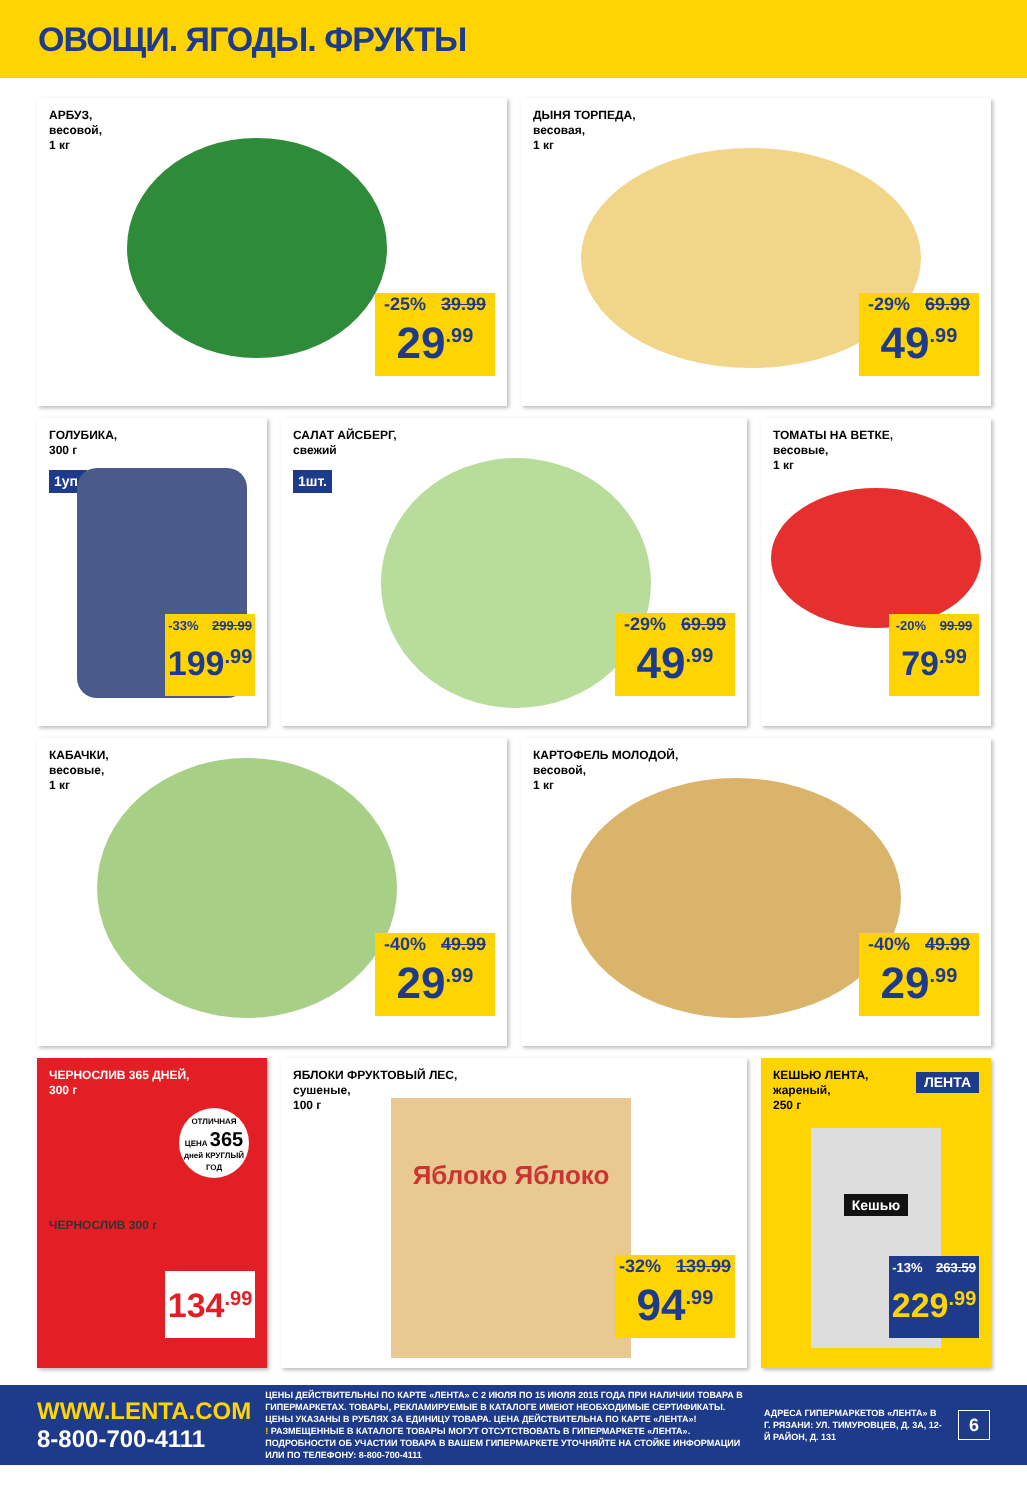ОВОЩИ. ЯГОДЫ. ФРУКТЫ
АРБУЗ,
весовой,
1 кг
-25% 39.99
29<sup>.99</sup>
ДЫНЯ ТОРПЕДА,
весовая,
1 кг
-29% 69.99
49<sup>.99</sup>
ГОЛУБИКА,
300 г
1уп.
-33% 299.99
199<sup>.99</sup>
САЛАТ АЙСБЕРГ,
свежий
1шт.
-29% 69.99
49<sup>.99</sup>
ТОМАТЫ НА ВЕТКЕ,
весовые,
1 кг
-20% 99.99
79<sup>.99</sup>
КАБАЧКИ,
весовые,
1 кг
-40% 49.99
29<sup>.99</sup>
КАРТОФЕЛЬ МОЛОДОЙ,
весовой,
1 кг
-40% 49.99
29<sup>.99</sup>
ЧЕРНОСЛИВ 365 ДНЕЙ,
300 г
ОТЛИЧНАЯ ЦЕНА 365
дней КРУГЛЫЙ ГОД
ЧЕРНОСЛИВ 300 г
134<sup>.99</sup>
ЯБЛОКИ ФРУКТОВЫЙ ЛЕС,
сушеные,
100 г
Яблоко Яблоко
-32% 139.99
94<sup>.99</sup>
КЕШЬЮ ЛЕНТА,
жареный,
250 г
ЛЕНТА
Кешью
-13% 263.59
229<sup>.99</sup>
WWW.LENTA.COM
8-800-700-4111
ЦЕНЫ ДЕЙСТВИТЕЛЬНЫ ПО КАРТЕ «ЛЕНТА» С 2 ИЮЛЯ ПО 15 ИЮЛЯ 2015 ГОДА ПРИ НАЛИЧИИ ТОВАРА В ГИПЕРМАРКЕТАХ. ТОВАРЫ, РЕКЛАМИРУЕМЫЕ В КАТАЛОГЕ ИМЕЮТ НЕОБХОДИМЫЕ СЕРТИФИКАТЫ. ЦЕНЫ УКАЗАНЫ В РУБЛЯХ ЗА ЕДИНИЦУ ТОВАРА. ЦЕНА ДЕЙСТВИТЕЛЬНА ПО КАРТЕ «ЛЕНТА»!
! РАЗМЕЩЕННЫЕ В КАТАЛОГЕ ТОВАРЫ МОГУТ ОТСУТСТВОВАТЬ В ГИПЕРМАРКЕТЕ «ЛЕНТА». ПОДРОБНОСТИ ОБ УЧАСТИИ ТОВАРА В ВАШЕМ ГИПЕРМАРКЕТЕ УТОЧНЯЙТЕ НА СТОЙКЕ ИНФОРМАЦИИ ИЛИ ПО ТЕЛЕФОНУ: 8-800-700-4111
АДРЕСА ГИПЕРМАРКЕТОВ «ЛЕНТА» В Г. РЯЗАНИ: УЛ. ТИМУРОВЦЕВ, Д. 3А, 12-Й РАЙОН, Д. 131
6